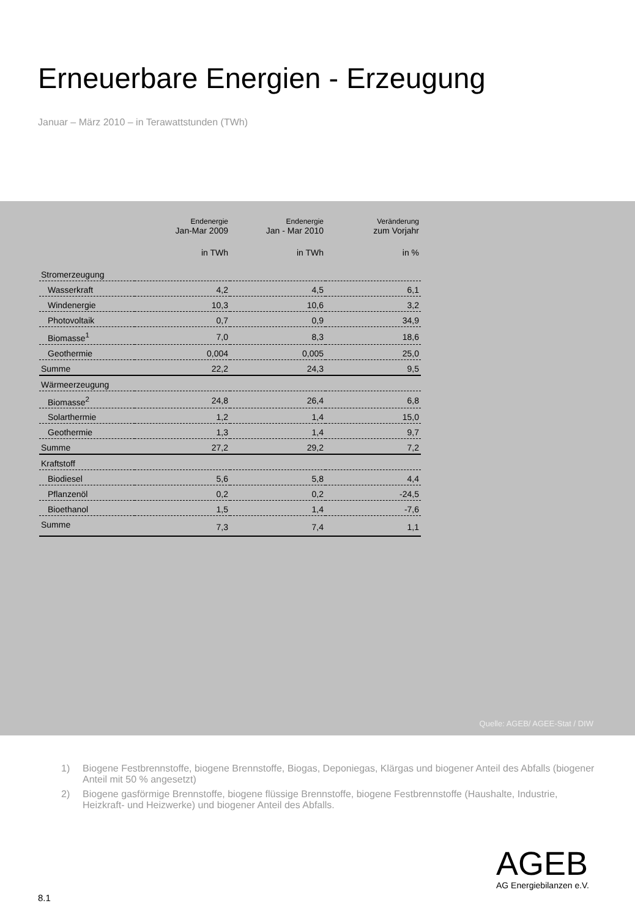Erneuerbare Energien - Erzeugung
Januar – März 2010 – in Terawattstunden (TWh)
| | Endenergie Jan-Mar 2009 | Endenergie Jan - Mar 2010 | Veränderung zum Vorjahr |
| --- | --- | --- | --- |
| | in TWh | in TWh | in % |
| Stromerzeugung | | | |
| Wasserkraft | 4,2 | 4,5 | 6,1 |
| Windenergie | 10,3 | 10,6 | 3,2 |
| Photovoltaik | 0,7 | 0,9 | 34,9 |
| Biomasse<sup>1</sup> | 7,0 | 8,3 | 18,6 |
| Geothermie | 0,004 | 0,005 | 25,0 |
| Summe | 22,2 | 24,3 | 9,5 |
| Wärmeerzeugung | | | |
| Biomasse<sup>2</sup> | 24,8 | 26,4 | 6,8 |
| Solarthermie | 1,2 | 1,4 | 15,0 |
| Geothermie | 1,3 | 1,4 | 9,7 |
| Summe | 27,2 | 29,2 | 7,2 |
| Kraftstoff | | | |
| Biodiesel | 5,6 | 5,8 | 4,4 |
| Pflanzenöl | 0,2 | 0,2 | -24,5 |
| Bioethanol | 1,5 | 1,4 | -7,6 |
| Summe | 7,3 | 7,4 | 1,1 |
Quelle: AGEB/ AGEE-Stat / DIW
1) Biogene Festbrennstoffe, biogene Brennstoffe, Biogas, Deponiegas, Klärgas und biogener Anteil des Abfalls (biogener Anteil mit 50 % angesetzt)
2) Biogene gasförmige Brennstoffe, biogene flüssige Brennstoffe, biogene Festbrennstoffe (Haushalte, Industrie, Heizkraft- und Heizwerke) und biogener Anteil des Abfalls.
AGEB
AG Energiebilanzen e.V.
8.1